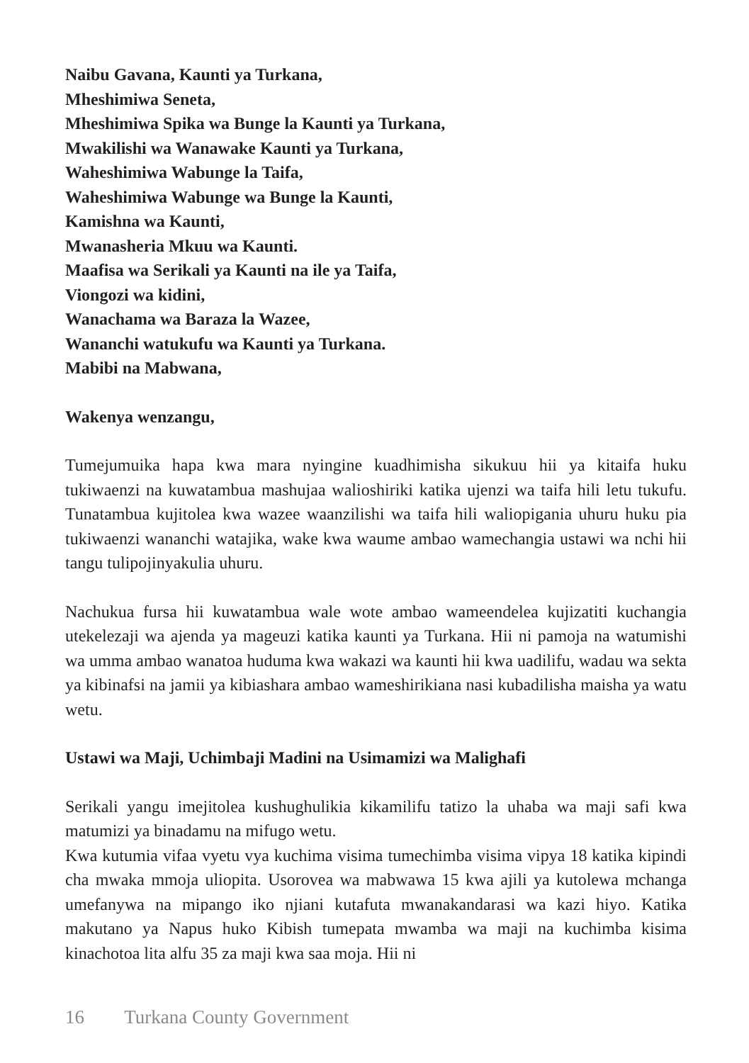Naibu Gavana, Kaunti ya Turkana,
Mheshimiwa Seneta,
Mheshimiwa Spika wa Bunge la Kaunti ya Turkana,
Mwakilishi wa Wanawake Kaunti ya Turkana,
Waheshimiwa Wabunge la Taifa,
Waheshimiwa Wabunge wa Bunge la Kaunti,
Kamishna wa Kaunti,
Mwanasheria Mkuu wa Kaunti.
Maafisa wa Serikali ya Kaunti na ile ya Taifa,
Viongozi wa kidini,
Wanachama wa Baraza la Wazee,
Wananchi watukufu wa Kaunti ya Turkana.
Mabibi na Mabwana,
Wakenya wenzangu,
Tumejumuika hapa kwa mara nyingine kuadhimisha sikukuu hii ya kitaifa huku tukiwaenzi na kuwatambua mashujaa walioshiriki katika ujenzi wa taifa hili letu tukufu. Tunatambua kujitolea kwa wazee waanzilishi wa taifa hili waliopigania uhuru huku pia tukiwaenzi wananchi watajika, wake kwa waume ambao wamechangia ustawi wa nchi hii tangu tulipojinyakulia uhuru.
Nachukua fursa hii kuwatambua wale wote ambao wameendelea kujizatiti kuchangia utekelezaji wa ajenda ya mageuzi katika kaunti ya Turkana. Hii ni pamoja na watumishi wa umma ambao wanatoa huduma kwa wakazi wa kaunti hii kwa uadilifu, wadau wa sekta ya kibinafsi na jamii ya kibiashara ambao wameshirikiana nasi kubadilisha maisha ya watu wetu.
Ustawi wa Maji, Uchimbaji Madini na Usimamizi wa Malighafi
Serikali yangu imejitolea kushughulikia kikamilifu tatizo la uhaba wa maji safi kwa matumizi ya binadamu na mifugo wetu.
Kwa kutumia vifaa vyetu vya kuchima visima tumechimba visima vipya 18 katika kipindi cha mwaka mmoja uliopita. Usorovea wa mabwawa 15 kwa ajili ya kutolewa mchanga umefanywa na mipango iko njiani kutafuta mwanakandarasi wa kazi hiyo. Katika makutano ya Napus huko Kibish tumepata mwamba wa maji na kuchimba kisima kinachotoa lita alfu 35 za maji kwa saa moja. Hii ni
16 Turkana County Government